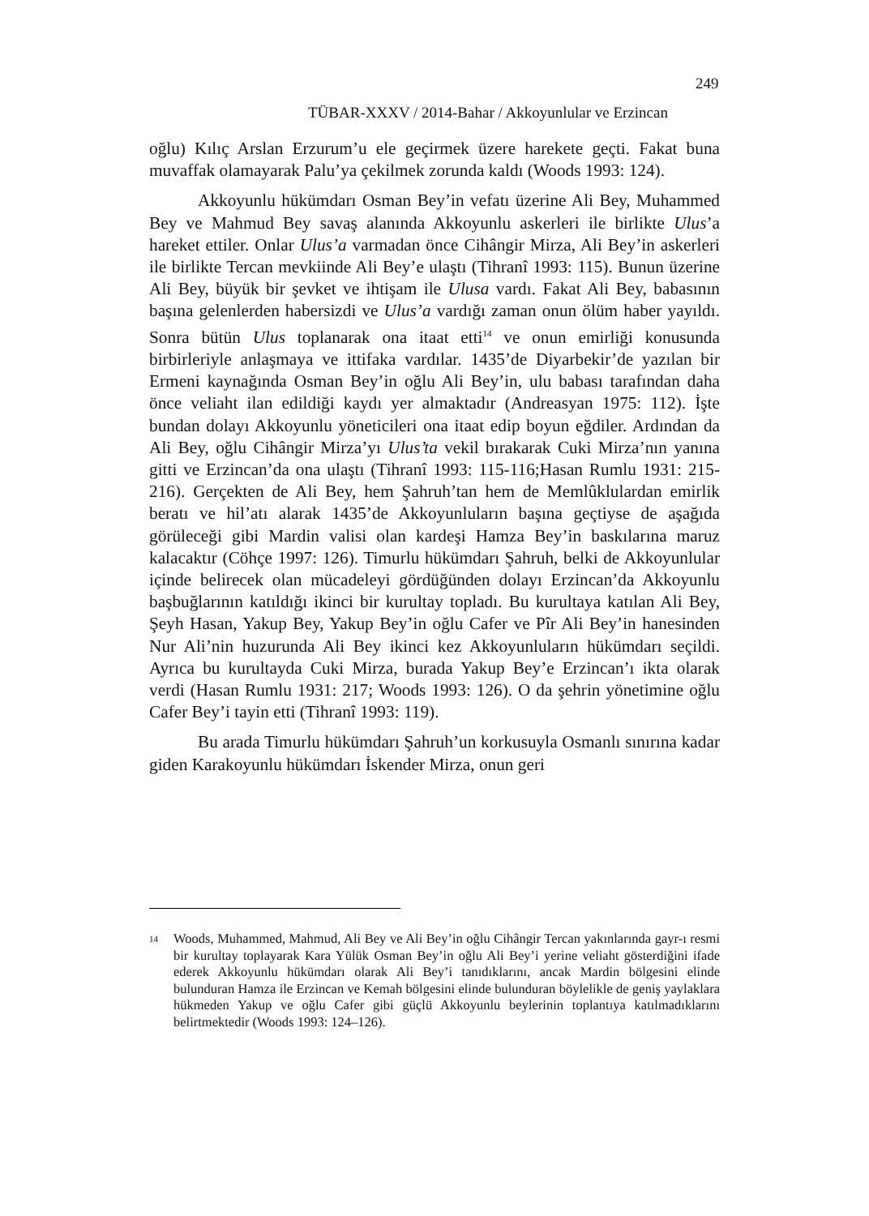249
TÜBAR-XXXV / 2014-Bahar / Akkoyunlular ve Erzincan
oğlu) Kılıç Arslan Erzurum’u ele geçirmek üzere harekete geçti. Fakat buna muvaffak olamayarak Palu’ya çekilmek zorunda kaldı (Woods 1993: 124).
Akkoyunlu hükümdarı Osman Bey’in vefatı üzerine Ali Bey, Muhammed Bey ve Mahmud Bey savaş alanında Akkoyunlu askerleri ile birlikte Ulus’a hareket ettiler. Onlar Ulus’a varmadan önce Cihângir Mirza, Ali Bey’in askerleri ile birlikte Tercan mevkiinde Ali Bey’e ulaştı (Tihranî 1993: 115). Bunun üzerine Ali Bey, büyük bir şevket ve ihtişam ile Ulusa vardı. Fakat Ali Bey, babasının başına gelenlerden habersizdi ve Ulus’a vardığı zaman onun ölüm haber yayıldı. Sonra bütün Ulus toplanarak ona itaat etti<sup>14</sup> ve onun emirliği konusunda birbirleriyle anlaşmaya ve ittifaka vardılar. 1435’de Diyarbekir’de yazılan bir Ermeni kaynağında Osman Bey’in oğlu Ali Bey’in, ulu babası tarafından daha önce veliaht ilan edildiği kaydı yer almaktadır (Andreasyan 1975: 112). İşte bundan dolayı Akkoyunlu yöneticileri ona itaat edip boyun eğdiler. Ardından da Ali Bey, oğlu Cihângir Mirza’yı Ulus’ta vekil bırakarak Cuki Mirza’nın yanına gitti ve Erzincan’da ona ulaştı (Tihranî 1993: 115-116;Hasan Rumlu 1931: 215-216). Gerçekten de Ali Bey, hem Şahruh’tan hem de Memlûklulardan emirlik beratı ve hil’atı alarak 1435’de Akkoyunluların başına geçtiyse de aşağıda görüleceği gibi Mardin valisi olan kardeşi Hamza Bey’in baskılarına maruz kalacaktır (Cöhçe 1997: 126). Timurlu hükümdarı Şahruh, belki de Akkoyunlular içinde belirecek olan mücadeleyi gördüğünden dolayı Erzincan’da Akkoyunlu başbuğlarının katıldığı ikinci bir kurultay topladı. Bu kurultaya katılan Ali Bey, Şeyh Hasan, Yakup Bey, Yakup Bey’in oğlu Cafer ve Pîr Ali Bey’in hanesinden Nur Ali’nin huzurunda Ali Bey ikinci kez Akkoyunluların hükümdarı seçildi. Ayrıca bu kurultayda Cuki Mirza, burada Yakup Bey’e Erzincan’ı ikta olarak verdi (Hasan Rumlu 1931: 217; Woods 1993: 126). O da şehrin yönetimine oğlu Cafer Bey’i tayin etti (Tihranî 1993: 119).
Bu arada Timurlu hükümdarı Şahruh’un korkusuyla Osmanlı sınırına kadar giden Karakoyunlu hükümdarı İskender Mirza, onun geri
<sup>14</sup>
Woods, Muhammed, Mahmud, Ali Bey ve Ali Bey’in oğlu Cihângir Tercan yakınlarında gayr-ı resmi bir kurultay toplayarak Kara Yülük Osman Bey’in oğlu Ali Bey’i yerine veliaht gösterdiğini ifade ederek Akkoyunlu hükümdarı olarak Ali Bey’i tanıdıklarını, ancak Mardin bölgesini elinde bulunduran Hamza ile Erzincan ve Kemah bölgesini elinde bulunduran böylelikle de geniş yaylaklara hükmeden Yakup ve oğlu Cafer gibi güçlü Akkoyunlu beylerinin toplantıya katılmadıklarını belirtmektedir (Woods 1993: 124–126).